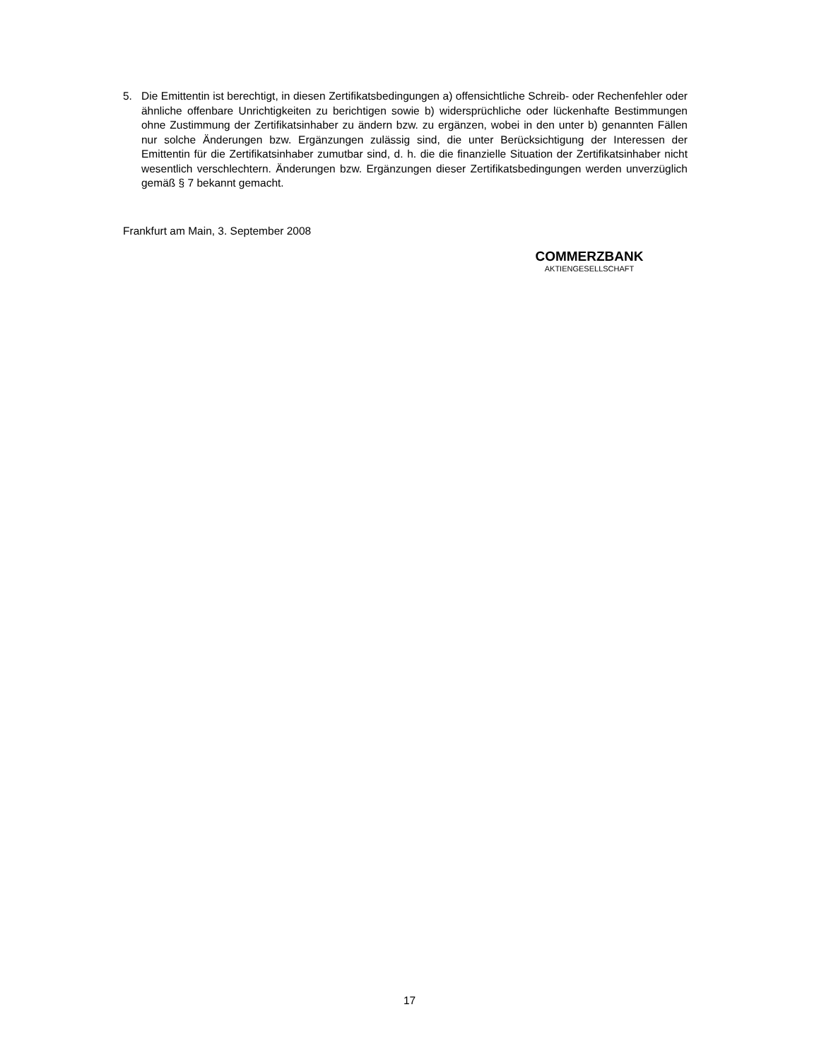5. Die Emittentin ist berechtigt, in diesen Zertifikatsbedingungen a) offensichtliche Schreib- oder Rechenfehler oder ähnliche offenbare Unrichtigkeiten zu berichtigen sowie b) widersprüchliche oder lückenhafte Bestimmungen ohne Zustimmung der Zertifikatsinhaber zu ändern bzw. zu ergänzen, wobei in den unter b) genannten Fällen nur solche Änderungen bzw. Ergänzungen zulässig sind, die unter Berücksichtigung der Interessen der Emittentin für die Zertifikatsinhaber zumutbar sind, d. h. die die finanzielle Situation der Zertifikatsinhaber nicht wesentlich verschlechtern. Änderungen bzw. Ergänzungen dieser Zertifikatsbedingungen werden unverzüglich gemäß § 7 bekannt gemacht.
Frankfurt am Main, 3. September 2008
COMMERZBANK
AKTIENGESELLSCHAFT
17